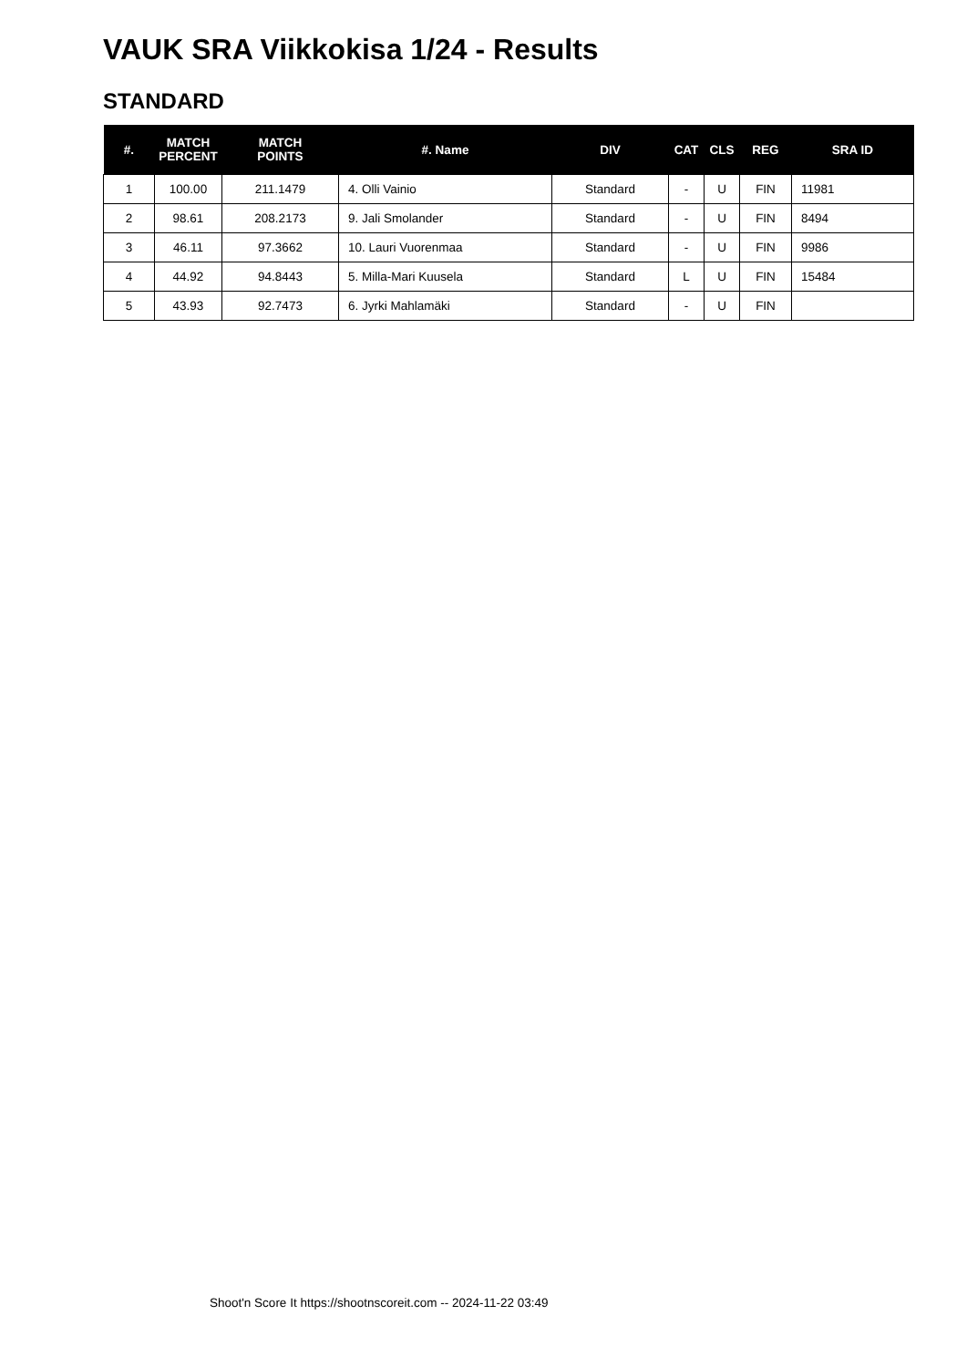VAUK SRA Viikkokisa 1/24 - Results
STANDARD
| #. | MATCH PERCENT | MATCH POINTS | #. Name | DIV | CAT | CLS | REG | SRA ID |
| --- | --- | --- | --- | --- | --- | --- | --- | --- |
| 1 | 100.00 | 211.1479 | 4. Olli Vainio | Standard | - | U | FIN | 11981 |
| 2 | 98.61 | 208.2173 | 9. Jali Smolander | Standard | - | U | FIN | 8494 |
| 3 | 46.11 | 97.3662 | 10. Lauri Vuorenmaa | Standard | - | U | FIN | 9986 |
| 4 | 44.92 | 94.8443 | 5. Milla-Mari Kuusela | Standard | L | U | FIN | 15484 |
| 5 | 43.93 | 92.7473 | 6. Jyrki Mahlamäki | Standard | - | U | FIN | |
Shoot'n Score It https://shootnscoreit.com -- 2024-11-22 03:49